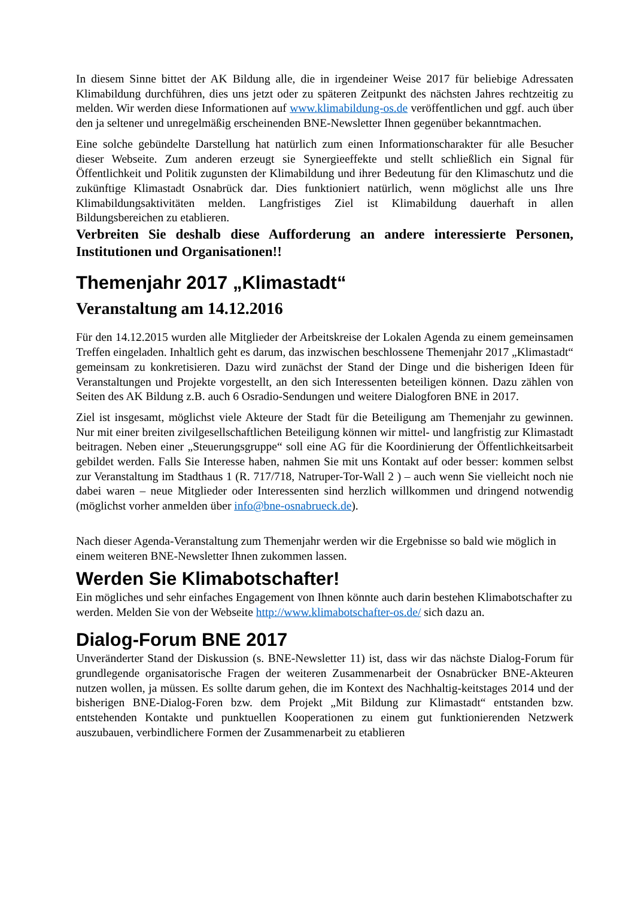In diesem Sinne bittet der AK Bildung alle, die in irgendeiner Weise 2017 für beliebige Adressaten Klimabildung durchführen, dies uns jetzt oder zu späteren Zeitpunkt des nächsten Jahres rechtzeitig zu melden. Wir werden diese Informationen auf www.klimabildung-os.de veröffentlichen und ggf. auch über den ja seltener und unregelmäßig erscheinenden BNE-Newsletter Ihnen gegenüber bekanntmachen.
Eine solche gebündelte Darstellung hat natürlich zum einen Informationscharakter für alle Besucher dieser Webseite. Zum anderen erzeugt sie Synergieeffekte und stellt schließlich ein Signal für Öffentlichkeit und Politik zugunsten der Klimabildung und ihrer Bedeutung für den Klimaschutz und die zukünftige Klimastadt Osnabrück dar. Dies funktioniert natürlich, wenn möglichst alle uns Ihre Klimabildungsaktivitäten melden. Langfristiges Ziel ist Klimabildung dauerhaft in allen Bildungsbereichen zu etablieren.
Verbreiten Sie deshalb diese Aufforderung an andere interessierte Personen, Institutionen und Organisationen!!
Themenjahr 2017 „Klimastadt“
Veranstaltung am 14.12.2016
Für den 14.12.2015 wurden alle Mitglieder der Arbeitskreise der Lokalen Agenda zu einem gemeinsamen Treffen eingeladen. Inhaltlich geht es darum, das inzwischen beschlossene Themenjahr 2017 „Klimastadt“ gemeinsam zu konkretisieren. Dazu wird zunächst der Stand der Dinge und die bisherigen Ideen für Veranstaltungen und Projekte vorgestellt, an den sich Interessenten beteiligen können. Dazu zählen von Seiten des AK Bildung z.B. auch 6 Osradio-Sendungen und weitere Dialogforen BNE in 2017.
Ziel ist insgesamt, möglichst viele Akteure der Stadt für die Beteiligung am Themenjahr zu gewinnen. Nur mit einer breiten zivilgesellschaftlichen Beteiligung können wir mittel- und langfristig zur Klimastadt beitragen. Neben einer „Steuerungsgruppe“ soll eine AG für die Koordinierung der Öffentlichkeitsarbeit gebildet werden. Falls Sie Interesse haben, nahmen Sie mit uns Kontakt auf oder besser: kommen selbst zur Veranstaltung im Stadthaus 1 (R. 717/718, Natruper-Tor-Wall 2 ) – auch wenn Sie vielleicht noch nie dabei waren – neue Mitglieder oder Interessenten sind herzlich willkommen und dringend notwendig (möglichst vorher anmelden über info@bne-osnabrueck.de).
Nach dieser Agenda-Veranstaltung zum Themenjahr werden wir die Ergebnisse so bald wie möglich in einem weiteren BNE-Newsletter Ihnen zukommen lassen.
Werden Sie Klimabotschafter!
Ein mögliches und sehr einfaches Engagement von Ihnen könnte auch darin bestehen Klimabotschafter zu werden. Melden Sie von der Webseite http://www.klimabotschafter-os.de/ sich dazu an.
Dialog-Forum BNE 2017
Unveränderter Stand der Diskussion (s. BNE-Newsletter 11) ist, dass wir das nächste Dialog-Forum für grundlegende organisatorische Fragen der weiteren Zusammenarbeit der Osnabrücker BNE-Akteuren nutzen wollen, ja müssen. Es sollte darum gehen, die im Kontext des Nachhaltig-keitstages 2014 und der bisherigen BNE-Dialog-Foren bzw. dem Projekt „Mit Bildung zur Klimastadt“ entstanden bzw. entstehenden Kontakte und punktuellen Kooperationen zu einem gut funktionierenden Netzwerk auszubauen, verbindlichere Formen der Zusammenarbeit zu etablieren